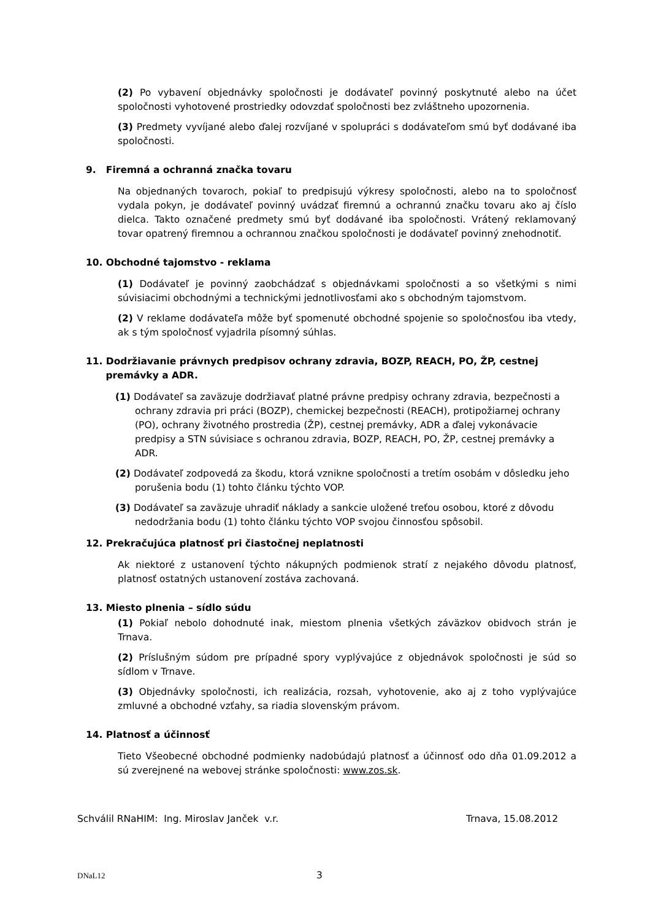(2) Po vybavení objednávky spoločnosti je dodávateľ povinný poskytnuté alebo na účet spoločnosti vyhotovené prostriedky odovzdať spoločnosti bez zvláštneho upozornenia.
(3) Predmety vyvíjané alebo ďalej rozvíjané v spolupráci s dodávateľom smú byť dodávané iba spoločnosti.
9. Firemná a ochranná značka tovaru
Na objednaných tovaroch, pokiaľ to predpisujú výkresy spoločnosti, alebo na to spoločnosť vydala pokyn, je dodávateľ povinný uvádzať firemnú a ochrannú značku tovaru ako aj číslo dielca. Takto označené predmety smú byť dodávané iba spoločnosti. Vrátený reklamovaný tovar opatrený firemnou a ochrannou značkou spoločnosti je dodávateľ povinný znehodnotiť.
10. Obchodné tajomstvo - reklama
(1) Dodávateľ je povinný zaobchádzať s objednávkami spoločnosti a so všetkými s nimi súvisiacimi obchodnými a technickými jednotlivosťami ako s obchodným tajomstvom.
(2) V reklame dodávateľa môže byť spomenuté obchodné spojenie so spoločnosťou iba vtedy, ak s tým spoločnosť vyjadrila písomný súhlas.
11. Dodržiavanie právnych predpisov ochrany zdravia, BOZP, REACH, PO, ŽP, cestnej
premávky a ADR.
(1) Dodávateľ sa zaväzuje dodržiavať platné právne predpisy ochrany zdravia, bezpečnosti a ochrany zdravia pri práci (BOZP), chemickej bezpečnosti (REACH), protipožiarnej ochrany (PO), ochrany životného prostredia (ŽP), cestnej premávky, ADR a ďalej vykonávacie predpisy a STN súvisiace s ochranou zdravia, BOZP, REACH, PO, ŽP, cestnej premávky a ADR.
(2) Dodávateľ zodpovedá za škodu, ktorá vznikne spoločnosti a tretím osobám v dôsledku jeho porušenia bodu (1) tohto článku týchto VOP.
(3) Dodávateľ sa zaväzuje uhradiť náklady a sankcie uložené treťou osobou, ktoré z dôvodu nedodržania bodu (1) tohto článku týchto VOP svojou činnosťou spôsobil.
12. Prekračujúca platnosť pri čiastočnej neplatnosti
Ak niektoré z ustanovení týchto nákupných podmienok stratí z nejakého dôvodu platnosť, platnosť ostatných ustanovení zostáva zachovaná.
13. Miesto plnenia – sídlo súdu
(1) Pokiaľ nebolo dohodnuté inak, miestom plnenia všetkých záväzkov obidvoch strán je Trnava.
(2) Príslušným súdom pre prípadné spory vyplývajúce z objednávok spoločnosti je súd so sídlom v Trnave.
(3) Objednávky spoločnosti, ich realizácia, rozsah, vyhotovenie, ako aj z toho vyplývajúce zmluvné a obchodné vzťahy, sa riadia slovenským právom.
14. Platnosť a účinnosť
Tieto Všeobecné obchodné podmienky nadobúdajú platnosť a účinnosť odo dňa 01.09.2012 a sú zverejnené na webovej stránke spoločnosti: www.zos.sk.
Schválil RNaHIM: Ing. Miroslav Janček v.r. Trnava, 15.08.2012
DNaL12 3